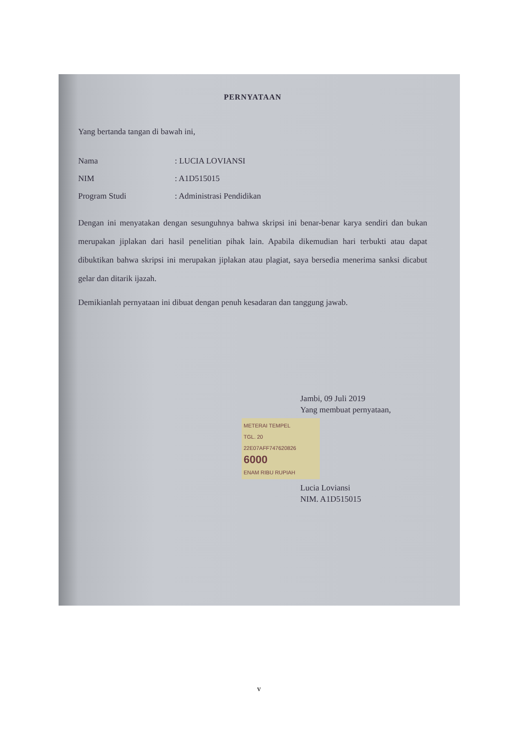PERNYATAAN
Yang bertanda tangan di bawah ini,
Nama: LUCIA LOVIANSI
NIM: A1D515015
Program Studi: Administrasi Pendidikan
Dengan ini menyatakan dengan sesunguhnya bahwa skripsi ini benar-benar karya sendiri dan bukan merupakan jiplakan dari hasil penelitian pihak lain. Apabila dikemudian hari terbukti atau dapat dibuktikan bahwa skripsi ini merupakan jiplakan atau plagiat, saya bersedia menerima sanksi dicabut gelar dan ditarik ijazah.
Demikianlah pernyataan ini dibuat dengan penuh kesadaran dan tanggung jawab.
Jambi, 09 Juli 2019
Yang membuat pernyataan,
METERAI TEMPEL
TGL. 20
22E07AFF747620826
6000
ENAM RIBU RUPIAH
Lucia Loviansi
NIM. A1D515015
v